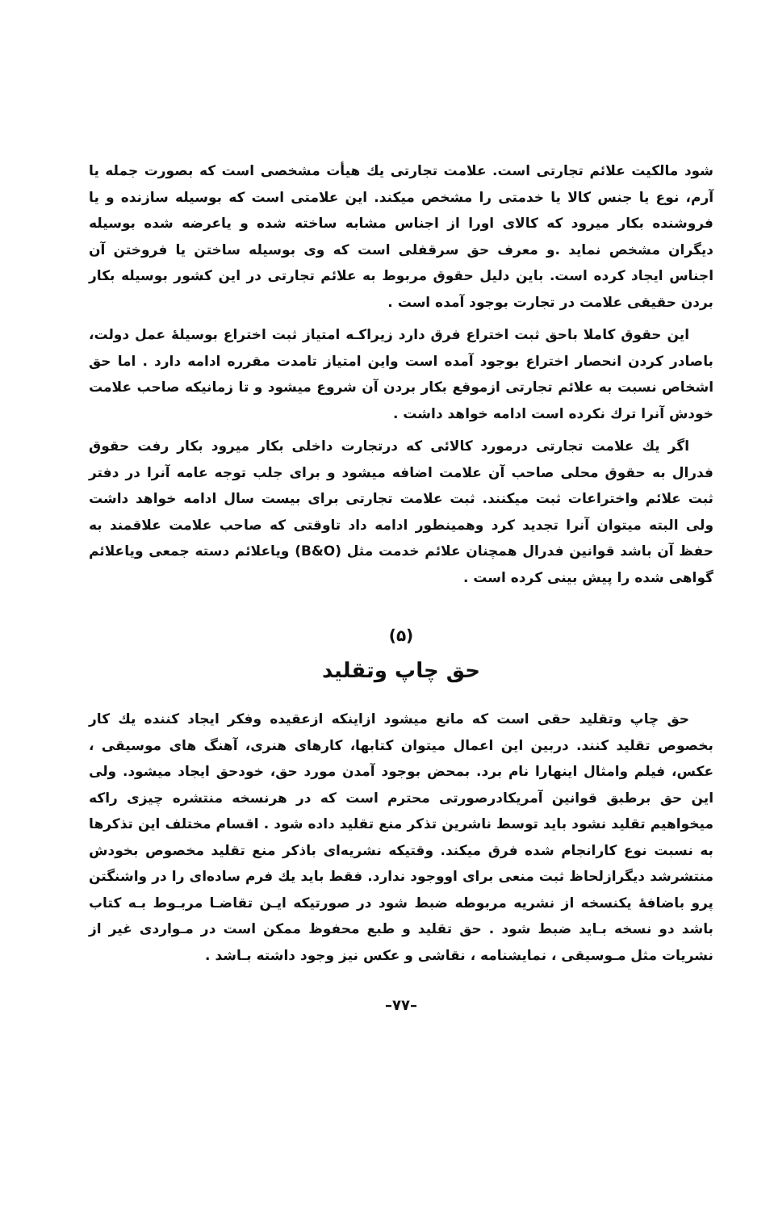شود مالکیت علائم تجارتی است. علامت تجارتی یك هیأت مشخصی است که بصورت جمله یا آرم، نوع یا جنس کالا یا خدمتی را مشخص میکند. این علامتی است که بوسیله سازنده و یا فروشنده بکار میرود که کالای اورا از اجناس مشابه ساخته شده و یاعرضه شده بوسیله دیگران مشخص نماید .و معرف حق سرقفلی است که وی بوسیله ساختن یا فروختن آن اجناس ایجاد کرده است. باین دلیل حقوق مربوط به علائم تجارتی در این کشور بوسیله بکار بردن حقیقی علامت در تجارت بوجود آمده است .
این حقوق کاملا باحق ثبت اختراع فرق دارد زیراکـه امتیاز ثبت اختراع بوسیلهٔ عمل دولت، باصادر کردن انحصار اختراع بوجود آمده است واین امتیاز تامدت مقرره ادامه دارد . اما حق اشخاص نسبت به علائم تجارتی ازموقع بکار بردن آن شروع میشود و تا زمانیکه صاحب علامت خودش آنرا ترك نکرده است ادامه خواهد داشت .
اگر یك علامت تجارتی درمورد کالائی که درتجارت داخلی بکار میرود بکار رفت حقوق فدرال به حقوق محلی صاحب آن علامت اضافه میشود و برای جلب توجه عامه آنرا در دفتر ثبت علائم واختراعات ثبت میکنند. ثبت علامت تجارتی برای بیست سال ادامه خواهد داشت ولی البته میتوان آنرا تجدید کرد وهمینطور ادامه داد تاوقتی که صاحب علامت علاقمند به حفظ آن باشد قوانین فدرال همچنان علائم خدمت مثل (B&O) ویاعلائم دسته جمعی ویاعلائم گواهی شده را پیش بینی کرده است .
(۵)
حق چاپ وتقلید
حق چاپ وتقلید حقی است که مانع میشود ازاینکه ازعقیده وفکر ایجاد کننده یك کار بخصوص تقلید کنند. دربین این اعمال میتوان کتابها، کارهای هنری، آهنگ های موسیقی ، عکس، فیلم وامثال اینهارا نام برد. بمحض بوجود آمدن مورد حق، خودحق ایجاد میشود. ولی این حق برطبق قوانین آمریکادرصورتی محترم است که در هرنسخه منتشره چیزی راکه میخواهیم تقلید نشود باید توسط ناشرین تذکر منع تقلید داده شود . اقسام مختلف این تذکرها به نسبت نوع کارانجام شده فرق میکند. وقتیکه نشریه‌ای باذکر منع تقلید مخصوص بخودش منتشرشد دیگرازلحاظ ثبت منعی برای اووجود ندارد. فقط باید یك فرم ساده‌ای را در واشنگتن پرو باضافهٔ یکنسخه از نشریه مربوطه ضبط شود در صورتیکه ایـن تقاضـا مربـوط بـه کتاب باشد دو نسخه بـاید ضبط شود . حق تقلید و طبع محفوظ ممکن است در مـواردی غیر از نشریات مثل مـوسیقی ، نمایشنامه ، نقاشی و عکس نیز وجود داشته بـاشد .
–۷۷–